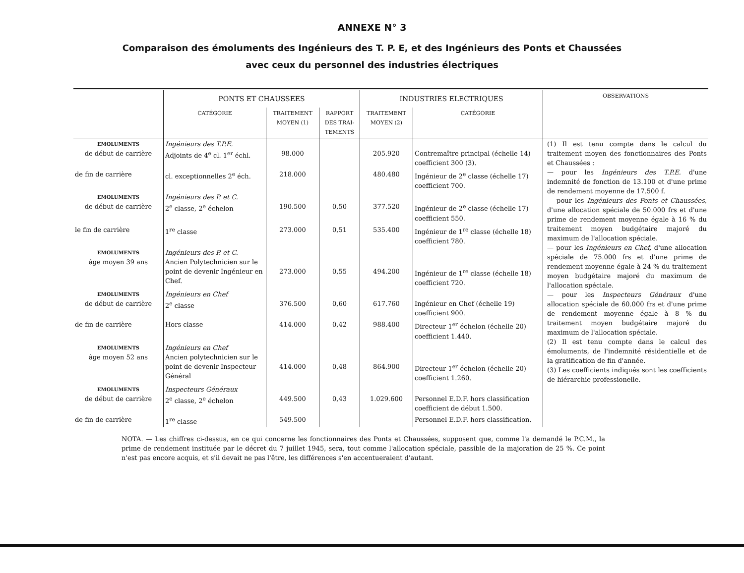ANNEXE N° 3
Comparaison des émoluments des Ingénieurs des T. P. E, et des Ingénieurs des Ponts et Chaussées
avec ceux du personnel des industries électriques
| | PONTS ET CHAUSSEES | | | INDUSTRIES ELECTRIQUES | | OBSERVATIONS |
| --- | --- | --- | --- | --- | --- | --- |
| | CATÉGORIE | TRAITEMENT MOYEN (1) | RAPPORT DES TRAI-TEMENTS | TRAITEMENT MOYEN (2) | CATÉGORIE | |
| EMOLUMENTS de début de carrière | Ingénieurs des T.P.E. Adjoints de 4<sup>e</sup> cl. 1<sup>er</sup> échl. | 98.000 | | 205.920 | Contremaître principal (échelle 14) coefficient 300 (3). | (1) Il est tenu compte dans le calcul du traitement moyen des fonctionnaires des Ponts et Chaussées : — pour les Ingénieurs des T.P.E. d'une indemnité de fonction de 13.100 et d'une prime de rendement moyenne de 17.500 f. — pour les Ingénieurs des Ponts et Chaussées, d'une allocation spéciale de 50.000 frs et d'une prime de rendement moyenne égale à 16 % du traitement moyen budgétaire majoré du maximum de l'allocation spéciale. — pour les Ingénieurs en Chef, d'une allocation spéciale de 75.000 frs et d'une prime de rendement moyenne égale à 24 % du traitement moyen budgétaire majoré du maximum de l'allocation spéciale. — pour les Inspecteurs Généraux d'une allocation spéciale de 60.000 frs et d'une prime de rendement moyenne égale à 8 % du traitement moyen budgétaire majoré du maximum de l'allocation spéciale. (2) Il est tenu compte dans le calcul des émoluments, de l'indemnité résidentielle et de la gratification de fin d'année. (3) Les coefficients indiqués sont les coefficients de hiérarchie professionelle. |
| de fin de carrière | cl. exceptionnelles 2<sup>e</sup> éch. | 218.000 | | 480.480 | Ingénieur de 2<sup>e</sup> classe (échelle 17) coefficient 700. | |
| EMOLUMENTS de début de carrière | Ingénieurs des P. et C. 2<sup>e</sup> classe, 2<sup>e</sup> échelon | 190.500 | 0,50 | 377.520 | Ingénieur de 2<sup>e</sup> classe (échelle 17) coefficient 550. | |
| le fin de carrière | 1<sup>re</sup> classe | 273.000 | 0,51 | 535.400 | Ingénieur de 1<sup>re</sup> classe (échelle 18) coefficient 780. | |
| EMOLUMENTS âge moyen 39 ans | Ingénieurs des P. et C. Ancien Polytechnicien sur le point de devenir Ingénieur en Chef. | 273.000 | 0,55 | 494.200 | Ingénieur de 1<sup>re</sup> classe (échelle 18) coefficient 720. | |
| EMOLUMENTS de début de carrière | Ingénieurs en Chef 2<sup>e</sup> classe | 376.500 | 0,60 | 617.760 | Ingénieur en Chef (échelle 19) coefficient 900. | |
| de fin de carrière | Hors classe | 414.000 | 0,42 | 988.400 | Directeur 1<sup>er</sup> échelon (échelle 20) coefficient 1.440. | |
| EMOLUMENTS âge moyen 52 ans | Ingénieurs en Chef Ancien polytechnicien sur le point de devenir Inspecteur Général | 414.000 | 0,48 | 864.900 | Directeur 1<sup>er</sup> échelon (échelle 20) coefficient 1.260. | |
| EMOLUMENTS de début de carrière | Inspecteurs Généraux 2<sup>e</sup> classe, 2<sup>e</sup> échelon | 449.500 | 0,43 | 1.029.600 | Personnel E.D.F. hors classification coefficient de début 1.500. | |
| de fin de carrière | 1<sup>re</sup> classe | 549.500 | | | Personnel E.D.F. hors classification. | |
NOTA. — Les chiffres ci-dessus, en ce qui concerne les fonctionnaires des Ponts et Chaussées, supposent que, comme l'a demandé le P.C.M., la prime de rendement instituée par le décret du 7 juillet 1945, sera, tout comme l'allocation spéciale, passible de la majoration de 25 %. Ce point n'est pas encore acquis, et s'il devait ne pas l'être, les différences s'en accentueraient d'autant.